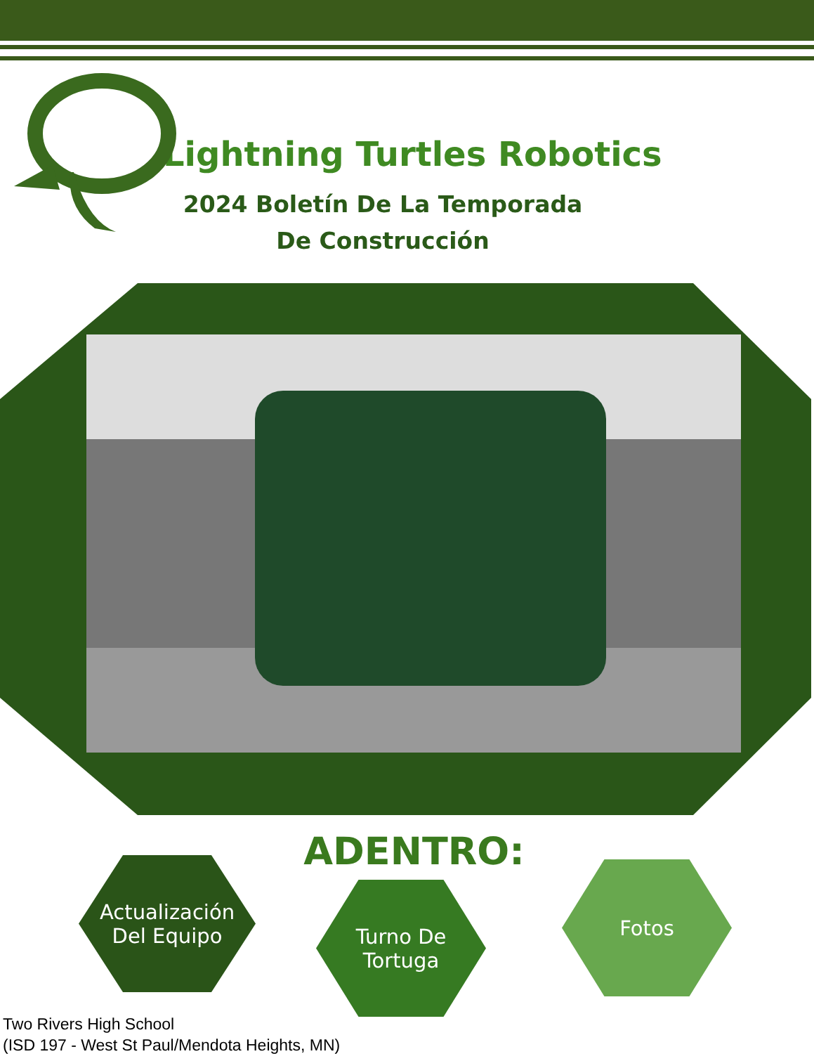Lightning Turtles Robotics
2024 Boletín De La Temporada
De Construcción
ADENTRO:
Actualización
Del Equipo
Turno De
Tortuga
Fotos
Two Rivers High School
(ISD 197 - West St Paul/Mendota Heights, MN)